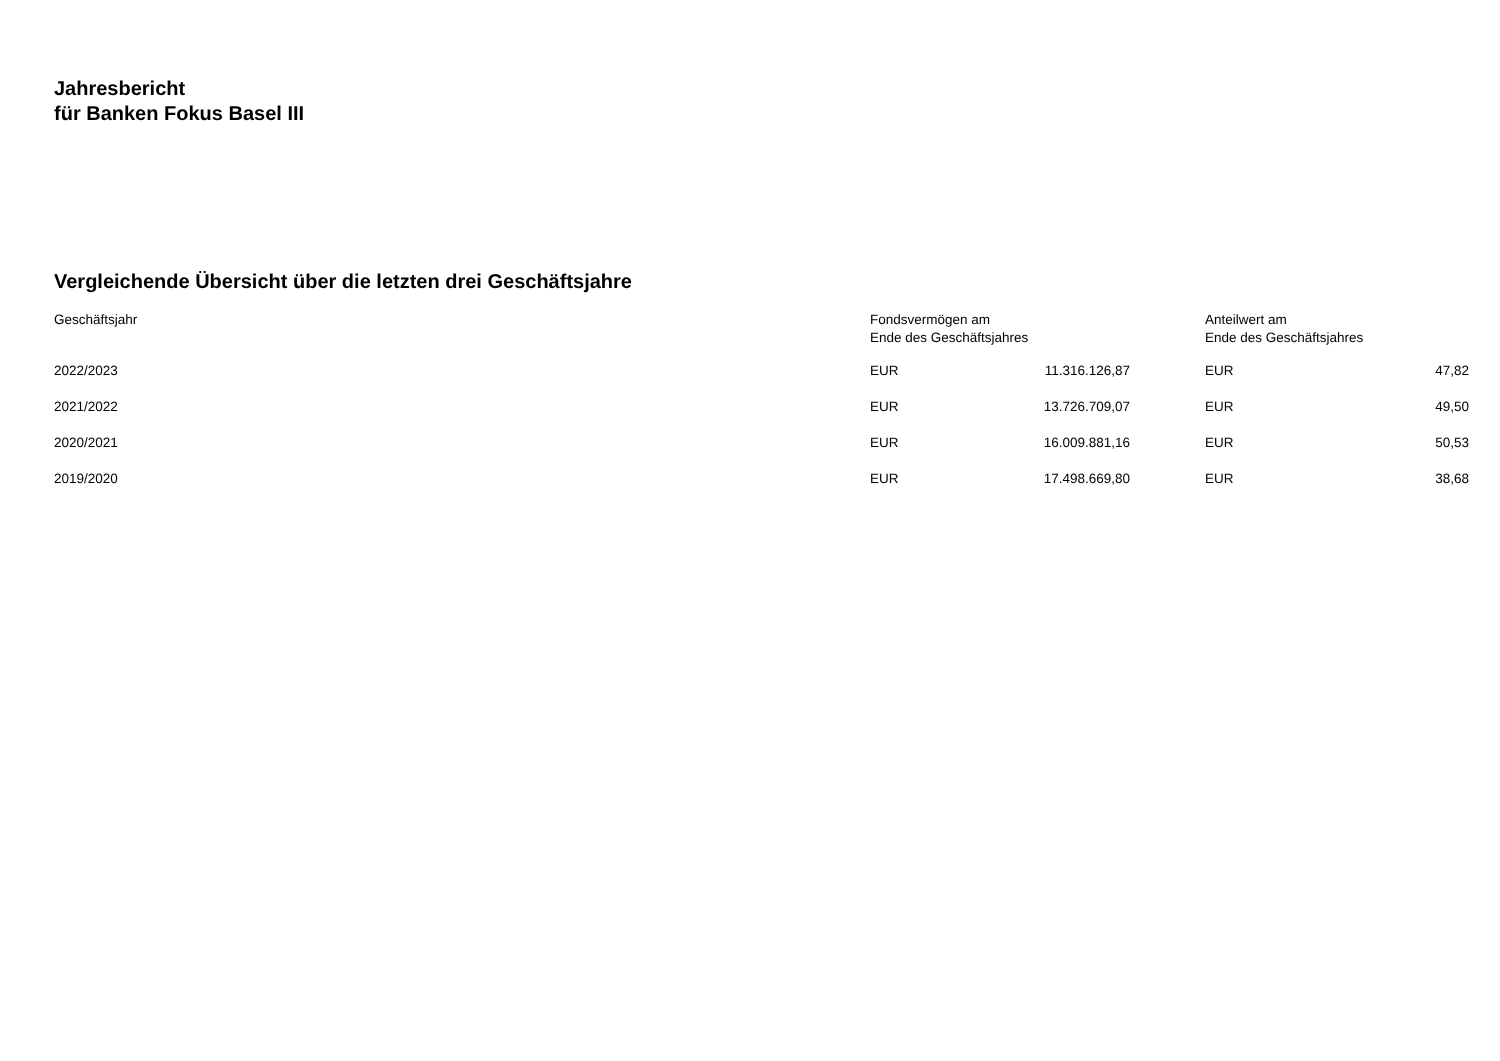Jahresbericht
für Banken Fokus Basel III
Vergleichende Übersicht über die letzten drei Geschäftsjahre
| Geschäftsjahr | Fondsvermögen am Ende des Geschäftsjahres | | | Anteilwert am Ende des Geschäftsjahres | |
| --- | --- | --- | --- | --- | --- |
| 2022/2023 | EUR | 11.316.126,87 | | EUR | 47,82 |
| 2021/2022 | EUR | 13.726.709,07 | | EUR | 49,50 |
| 2020/2021 | EUR | 16.009.881,16 | | EUR | 50,53 |
| 2019/2020 | EUR | 17.498.669,80 | | EUR | 38,68 |